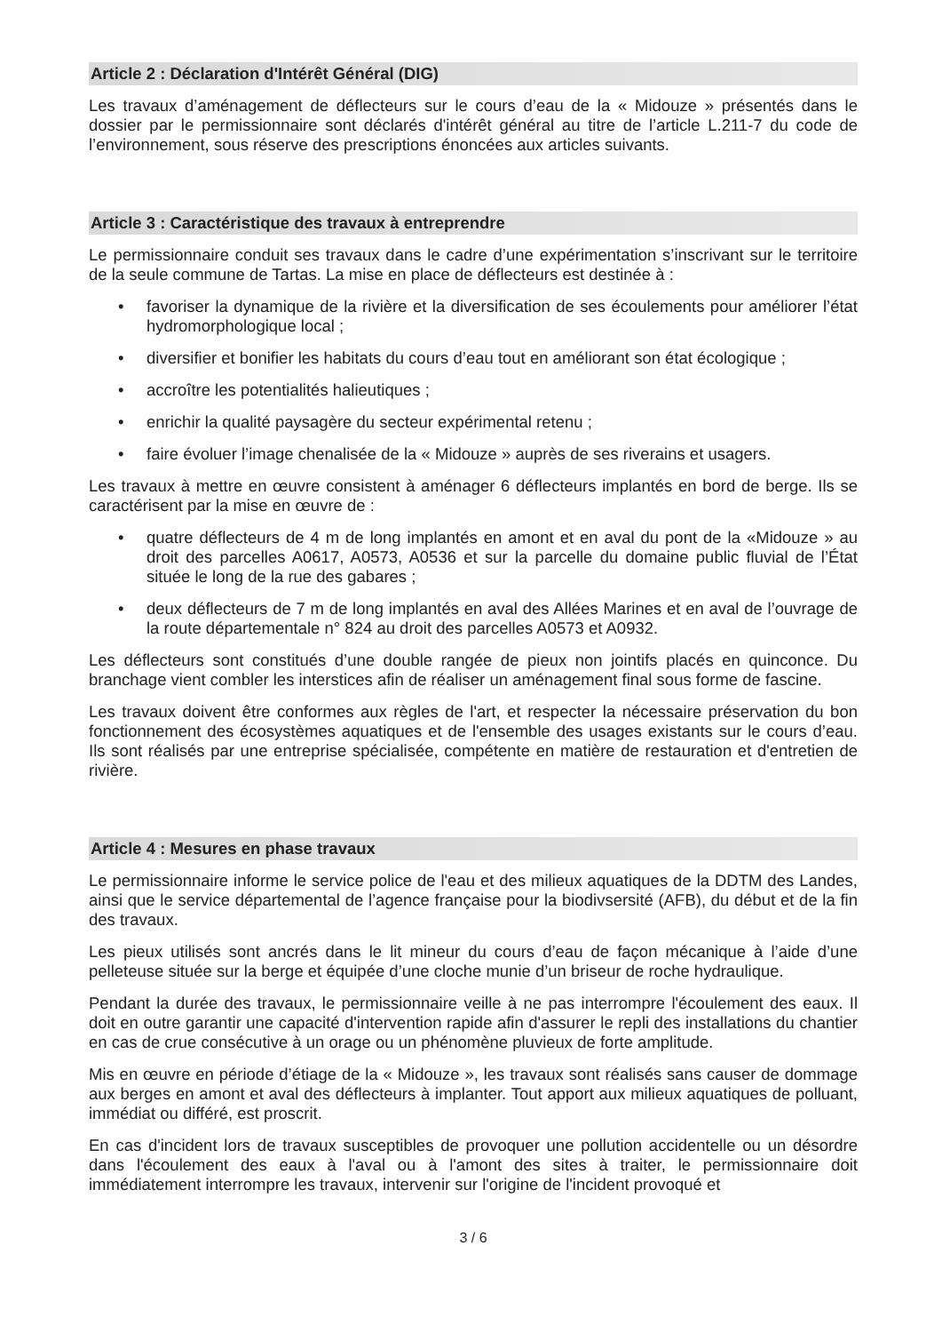Article 2 : Déclaration d'Intérêt Général (DIG)
Les travaux d’aménagement de déflecteurs sur le cours d’eau de la « Midouze » présentés dans le dossier par le permissionnaire sont déclarés d'intérêt général au titre de l’article L.211-7 du code de l’environnement, sous réserve des prescriptions énoncées aux articles suivants.
Article 3 : Caractéristique des travaux à entreprendre
Le permissionnaire conduit ses travaux dans le cadre d’une expérimentation s’inscrivant sur le territoire de la seule commune de Tartas. La mise en place de déflecteurs est destinée à :
• favoriser la dynamique de la rivière et la diversification de ses écoulements pour améliorer l’état hydromorphologique local ;
• diversifier et bonifier les habitats du cours d’eau tout en améliorant son état écologique ;
• accroître les potentialités halieutiques ;
• enrichir la qualité paysagère du secteur expérimental retenu ;
• faire évoluer l’image chenalisée de la « Midouze » auprès de ses riverains et usagers.
Les travaux à mettre en œuvre consistent à aménager 6 déflecteurs implantés en bord de berge. Ils se caractérisent par la mise en œuvre de :
• quatre déflecteurs de 4 m de long implantés en amont et en aval du pont de la «Midouze » au droit des parcelles A0617, A0573, A0536 et sur la parcelle du domaine public fluvial de l’État située le long de la rue des gabares ;
• deux déflecteurs de 7 m de long implantés en aval des Allées Marines et en aval de l’ouvrage de la route départementale n° 824 au droit des parcelles A0573 et A0932.
Les déflecteurs sont constitués d’une double rangée de pieux non jointifs placés en quinconce. Du branchage vient combler les interstices afin de réaliser un aménagement final sous forme de fascine.
Les travaux doivent être conformes aux règles de l'art, et respecter la nécessaire préservation du bon fonctionnement des écosystèmes aquatiques et de l'ensemble des usages existants sur le cours d’eau. Ils sont réalisés par une entreprise spécialisée, compétente en matière de restauration et d'entretien de rivière.
Article 4 : Mesures en phase travaux
Le permissionnaire informe le service police de l'eau et des milieux aquatiques de la DDTM des Landes, ainsi que le service départemental de l’agence française pour la biodivsersité (AFB), du début et de la fin des travaux.
Les pieux utilisés sont ancrés dans le lit mineur du cours d’eau de façon mécanique à l’aide d’une pelleteuse située sur la berge et équipée d’une cloche munie d’un briseur de roche hydraulique.
Pendant la durée des travaux, le permissionnaire veille à ne pas interrompre l'écoulement des eaux. Il doit en outre garantir une capacité d'intervention rapide afin d'assurer le repli des installations du chantier en cas de crue consécutive à un orage ou un phénomène pluvieux de forte amplitude.
Mis en œuvre en période d’étiage de la « Midouze », les travaux sont réalisés sans causer de dommage aux berges en amont et aval des déflecteurs à implanter. Tout apport aux milieux aquatiques de polluant, immédiat ou différé, est proscrit.
En cas d'incident lors de travaux susceptibles de provoquer une pollution accidentelle ou un désordre dans l'écoulement des eaux à l'aval ou à l'amont des sites à traiter, le permissionnaire doit immédiatement interrompre les travaux, intervenir sur l'origine de l'incident provoqué et
3 / 6